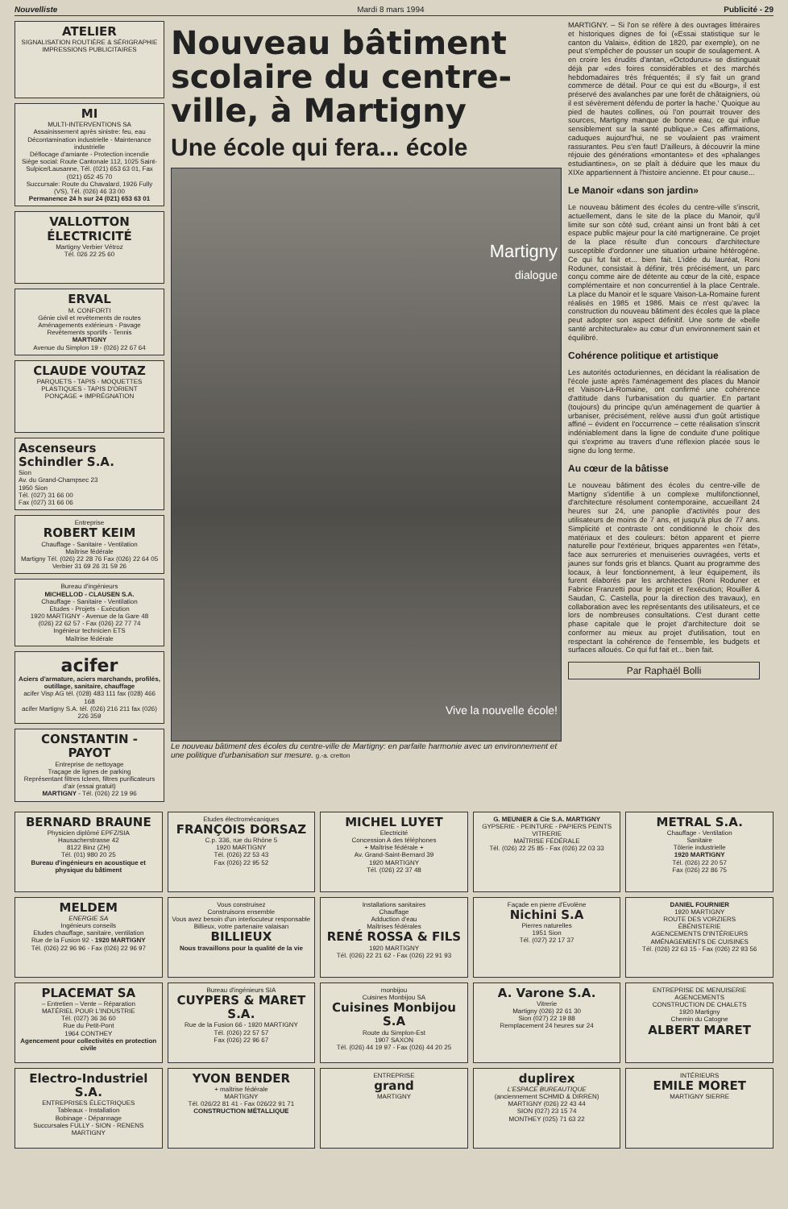Nouvelliste Mardi 8 mars 1994 Publicité - 29
ATELIER
SIGNALISATION ROUTIÈRE & SÉRIGRAPHIE
IMPRESSIONS PUBLICITAIRES
MI
MULTI-INTERVENTIONS SA
Assainissement après sinistre: feu, eau
Décontamination industrielle - Maintenance industrielle
Déflocage d'amiante - Protection incendie
Siège social: Route Cantonale 112, 1025 Saint-Sulpice/Lausanne, Tél. (021) 653 63 01, Fax (021) 652 45 70
Succursale: Route du Chavalard, 1926 Fully (VS), Tél. (026) 46 33 00
Permanence 24 h sur 24 (021) 653 63 01
VALLOTTON ÉLECTRICITÉ
Martigny Verbier Vétroz
Tél. 026 22 25 60
ERVAL
M. CONFORTI
Génie civil et revêtements de routes
Aménagements extérieurs - Pavage
Revêtements sportifs - Tennis
MARTIGNY
Avenue du Simplon 19 - (026) 22 67 64
CLAUDE VOUTAZ
PARQUETS - TAPIS - MOQUETTES
PLASTIQUES - TAPIS D'ORIENT
PONÇAGE + IMPRÉGNATION
Ascenseurs Schindler S.A.
Sion
Av. du Grand-Champsec 23
1950 Sion
Tél. (027) 31 66 00
Fax (027) 31 66 06
Entreprise
ROBERT KEIM
Chauffage - Sanitaire - Ventilation
Maîtrise fédérale
Martigny Tél. (026) 22 28 76 Fax (026) 22 64 05
Verbier 31 69 26 31 59 26
Bureau d'ingénieurs
MICHELLOD - CLAUSEN S.A.
Chauffage - Sanitaire - Ventilation
Etudes - Projets - Exécution
1920 MARTIGNY - Avenue de la Gare 48
(026) 22 62 57 - Fax (026) 22 77 74
Ingénieur technicien ETS
Maîtrise fédérale
acifer
Aciers d'armature, aciers marchands, profilés, outillage, sanitaire, chauffage
acifer Visp AG tél. (028) 483 111 fax (028) 466 168
acifer Martigny S.A. tél. (026) 216 211 fax (026) 226 359
CONSTANTIN - PAYOT
Entreprise de nettoyage
Traçage de lignes de parking
Représentant filtres Icleen, filtres purificateurs d'air (essai gratuit)
MARTIGNY - Tél. (026) 22 19 96
Nouveau bâtiment scolaire du centre-ville, à Martigny
Une école qui fera... école
Martigny
dialogue
Vive la nouvelle école!
Le nouveau bâtiment des écoles du centre-ville de Martigny: en parfaite harmonie avec un environnement et une politique d'urbanisation sur mesure. g.-a. cretton
MARTIGNY. – Si l'on se réfère à des ouvrages littéraires et historiques dignes de foi («Essai statistique sur le canton du Valais», édition de 1820, par exemple), on ne peut s'empêcher de pousser un soupir de soulagement. A en croire les érudits d'antan, «Octodurus» se distinguait déjà par «des foires considérables et des marchés hebdomadaires très fréquentés; il s'y fait un grand commerce de détail. Pour ce qui est du «Bourg», il est préservé des avalanches par une forêt de châtaigniers, où il est sévèrement défendu de porter la hache.' Quoique au pied de hautes collines, où l'on pourrait trouver des sources, Martigny manque de bonne eau; ce qui influe sensiblement sur la santé publique.» Ces affirmations, caduques aujourd'hui, ne se voulaient pas vraiment rassurantes. Peu s'en faut! D'ailleurs, à découvrir la mine réjouie des générations «montantes» et des «phalanges estudiantines», on se plaît à déduire que les maux du XIXe appartiennent à l'histoire ancienne. Et pour cause...
Le Manoir «dans son jardin»
Le nouveau bâtiment des écoles du centre-ville s'inscrit, actuellement, dans le site de la place du Manoir, qu'il limite sur son côté sud, créant ainsi un front bâti à cet espace public majeur pour la cité martigneraine. Ce projet de la place résulte d'un concours d'architecture susceptible d'ordonner une situation urbaine hétérogène. Ce qui fut fait et... bien fait. L'idée du lauréat, Roni Roduner, consistait à définir, très précisément, un parc conçu comme aire de détente au cœur de la cité, espace complémentaire et non concurrentiel à la place Centrale. La place du Manoir et le square Vaison-La-Romaine furent réalisés en 1985 et 1986. Mais ce n'est qu'avec la construction du nouveau bâtiment des écoles que la place peut adopter son aspect définitif. Une sorte de «belle santé architecturale» au cœur d'un environnement sain et équilibré.
Cohérence politique et artistique
Les autorités octoduriennes, en décidant la réalisation de l'école juste après l'aménagement des places du Manoir et Vaison-La-Romaine, ont confirmé une cohérence d'attitude dans l'urbanisation du quartier. En partant (toujours) du principe qu'un aménagement de quartier à urbaniser, précisément, relève aussi d'un goût artistique affiné – évident en l'occurrence – cette réalisation s'inscrit indéniablement dans la ligne de conduite d'une politique qui s'exprime au travers d'une réflexion placée sous le signe du long terme.
Au cœur de la bâtisse
Le nouveau bâtiment des écoles du centre-ville de Martigny s'identifie à un complexe multifonctionnel, d'architecture résolument contemporaine, accueillant 24 heures sur 24, une panoplie d'activités pour des utilisateurs de moins de 7 ans, et jusqu'à plus de 77 ans. Simplicité et contraste ont conditionné le choix des matériaux et des couleurs: béton apparent et pierre naturelle pour l'extérieur, briques apparentes «en l'état», face aux serrureries et menuiseries ouvragées, verts et jaunes sur fonds gris et blancs. Quant au programme des locaux, à leur fonctionnement, à leur équipement, ils furent élaborés par les architectes (Roni Roduner et Fabrice Franzetti pour le projet et l'exécution; Rouiller & Saudan, C. Castella, pour la direction des travaux), en collaboration avec les représentants des utilisateurs, et ce lors de nombreuses consultations. C'est durant cette phase capitale que le projet d'architecture doit se conformer au mieux au projet d'utilisation, tout en respectant la cohérence de l'ensemble, les budgets et surfaces alloués. Ce qui fut fait et... bien fait.
Par Raphaël Bolli
BERNARD BRAUNE
Physicien diplômé EPFZ/SIA
Hausacherstrasse 42
8122 Binz (ZH)
Tél. (01) 980 20 25
Bureau d'ingénieurs en acoustique et physique du bâtiment
Etudes électromécaniques
FRANÇOIS DORSAZ
C.p. 336, rue du Rhône 5
1920 MARTIGNY
Tél. (026) 22 53 43
Fax (026) 22 95 52
MICHEL LUYET
Electricité
Concession A des téléphones
+ Maîtrise fédérale +
Av. Grand-Saint-Bernard 39
1920 MARTIGNY
Tél. (026) 22 37 48
G. MEUNIER & Cie S.A. MARTIGNY
GYPSERIE - PEINTURE - PAPIERS PEINTS VITRERIE
MAÎTRISE FÉDÉRALE
Tél. (026) 22 25 85 - Fax (026) 22 03 33
METRAL S.A.
Chauffage - Ventilation
Sanitaire
Tôlerie industrielle
1920 MARTIGNY
Tél. (026) 22 20 57
Fax (026) 22 86 75
MELDEM
ENERGIE SA
Ingénieurs conseils
Etudes chauffage, sanitaire, ventilation
Rue de la Fusion 92 - 1920 MARTIGNY
Tél. (026) 22 96 96 - Fax (026) 22 96 97
Vous construisez
Construisons ensemble
Vous avez besoin d'un interlocuteur responsable
Billieux, votre partenaire valaisan
BILLIEUX
Nous travaillons pour la qualité de la vie
Installations sanitaires
Chauffage
Adduction d'eau
Maîtrises fédérales
RENÉ ROSSA & FILS
1920 MARTIGNY
Tél. (026) 22 21 62 - Fax (026) 22 91 93
Façade en pierre d'Evolène
Nichini S.A
Pierres naturelles
1951 Sion
Tél. (027) 22 17 37
DANIEL FOURNIER
1920 MARTIGNY
ROUTE DES VORZIERS
ÉBÉNISTERIE
AGENCEMENTS D'INTÉRIEURS
AMÉNAGEMENTS DE CUISINES
Tél. (026) 22 63 15 - Fax (026) 22 93 56
PLACEMAT SA
– Entretien – Vente – Réparation
MATÉRIEL POUR L'INDUSTRIE
Tél. (027) 36 36 60
Rue du Petit-Pont
1964 CONTHEY
Agencement pour collectivités en protection civile
Bureau d'ingénieurs SIA
CUYPERS & MARET S.A.
Rue de la Fusion 66 - 1920 MARTIGNY
Tél. (026) 22 57 57
Fax (026) 22 96 67
monbijou
Cuisines Monbijou SA
Cuisines Monbijou S.A
Route du Simplon-Est
1907 SAXON
Tél. (026) 44 19 97 - Fax (026) 44 20 25
A. Varone S.A.
Vitrerie
Martigny (026) 22 61 30
Sion (027) 22 19 88
Remplacement 24 heures sur 24
ENTREPRISE DE MENUISERIE
AGENCEMENTS
CONSTRUCTION DE CHALETS
1920 Martigny
Chemin du Catogne
ALBERT MARET
Electro-Industriel S.A.
ENTREPRISES ÉLECTRIQUES
Tableaux - Installation
Bobinage - Dépannage
Succursales FULLY - SION - RENENS
MARTIGNY
YVON BENDER
+ maîtrise fédérale
MARTIGNY
Tél. 026/22 81 41 - Fax 026/22 91 71
CONSTRUCTION MÉTALLIQUE
ENTREPRISE
grand
MARTIGNY
duplirex
L'ESPACE BUREAUTIQUE
(anciennement SCHMID & DIRREN)
MARTIGNY (026) 22 43 44
SION (027) 23 15 74
MONTHEY (025) 71 63 22
INTÉRIEURS
EMILE MORET
MARTIGNY SIERRE